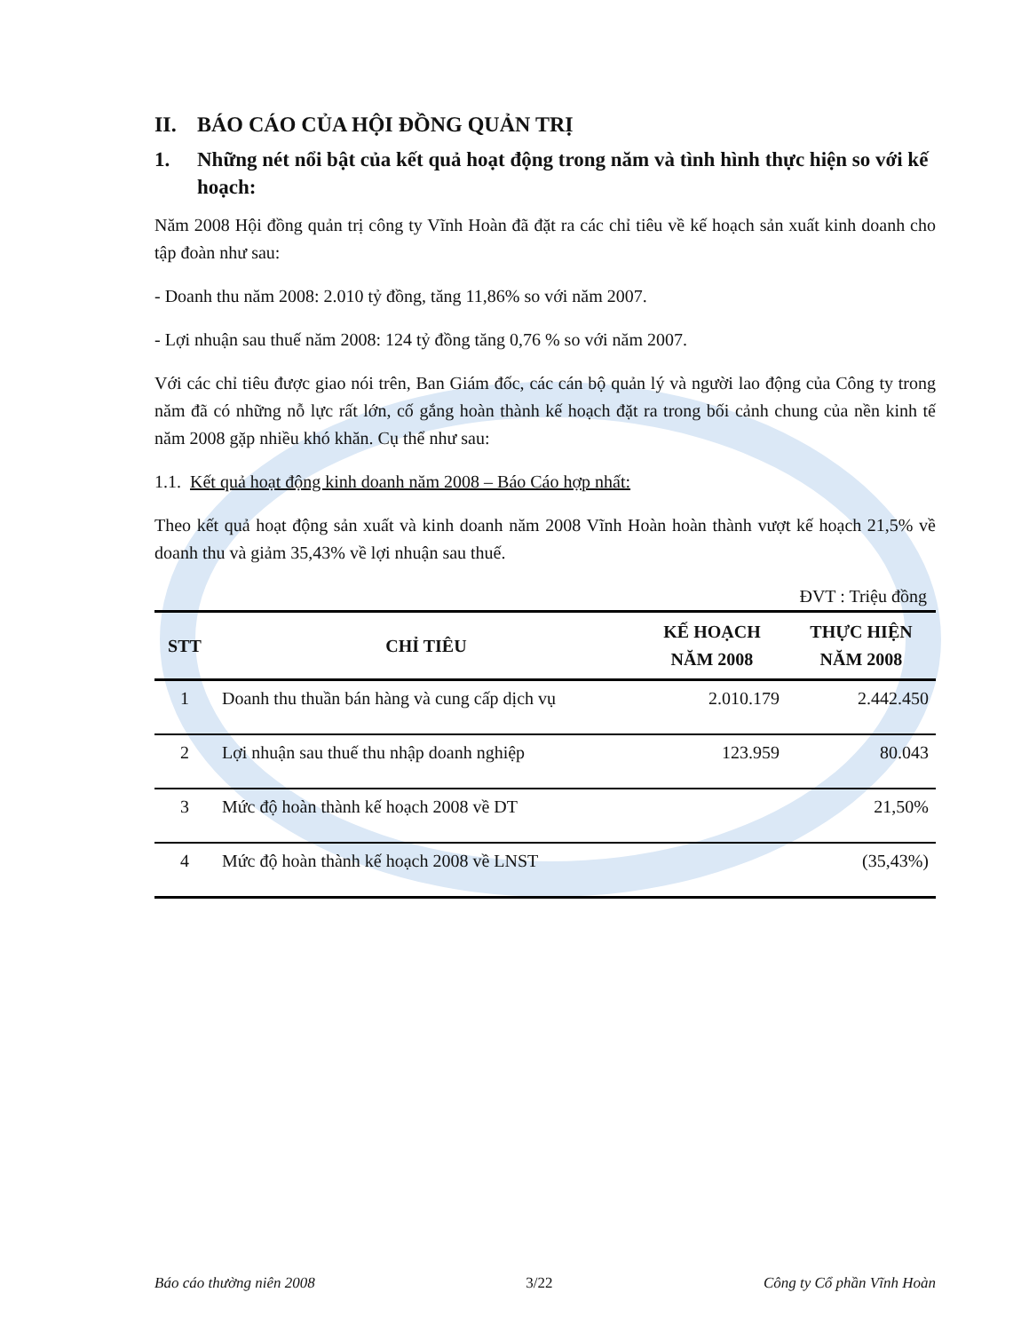II. BÁO CÁO CỦA HỘI ĐỒNG QUẢN TRỊ
1. Những nét nổi bật của kết quả hoạt động trong năm và tình hình thực hiện so với kế hoạch:
Năm 2008 Hội đồng quản trị công ty Vĩnh Hoàn đã đặt ra các chỉ tiêu về kế hoạch sản xuất kinh doanh cho tập đoàn như sau:
- Doanh thu năm 2008: 2.010 tỷ đồng, tăng 11,86% so với năm 2007.
- Lợi nhuận sau thuế năm 2008: 124 tỷ đồng tăng 0,76 % so với năm 2007.
Với các chỉ tiêu được giao nói trên, Ban Giám đốc, các cán bộ quản lý và người lao động của Công ty trong năm đã có những nỗ lực rất lớn, cố gắng hoàn thành kế hoạch đặt ra trong bối cảnh chung của nền kinh tế năm 2008 gặp nhiều khó khăn. Cụ thể như sau:
1.1. Kết quả hoạt động kinh doanh năm 2008 – Báo Cáo hợp nhất:
Theo kết quả hoạt động sản xuất và kinh doanh năm 2008 Vĩnh Hoàn hoàn thành vượt kế hoạch 21,5% về doanh thu và giảm 35,43% về lợi nhuận sau thuế.
ĐVT : Triệu đồng
| STT | CHỈ TIÊU | KẾ HOẠCH NĂM 2008 | THỰC HIỆN NĂM 2008 |
| --- | --- | --- | --- |
| 1 | Doanh thu thuần bán hàng và cung cấp dịch vụ | 2.010.179 | 2.442.450 |
| 2 | Lợi nhuận sau thuế thu nhập doanh nghiệp | 123.959 | 80.043 |
| 3 | Mức độ hoàn thành kế hoạch 2008 về DT | | 21,50% |
| 4 | Mức độ hoàn thành kế hoạch 2008 về LNST | | (35,43%) |
Báo cáo thường niên 2008 3/22 Công ty Cổ phần Vĩnh Hoàn